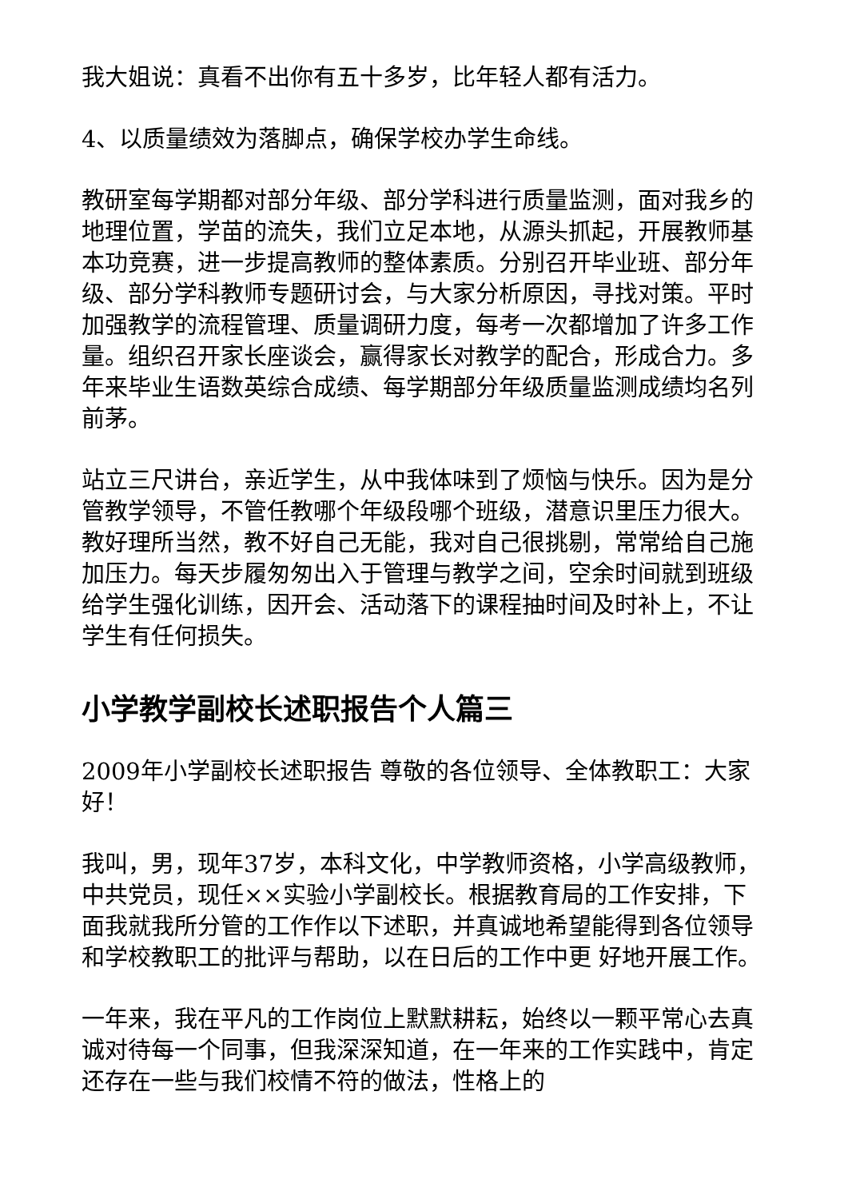我大姐说：真看不出你有五十多岁，比年轻人都有活力。
4、以质量绩效为落脚点，确保学校办学生命线。
教研室每学期都对部分年级、部分学科进行质量监测，面对我乡的地理位置，学苗的流失，我们立足本地，从源头抓起，开展教师基本功竞赛，进一步提高教师的整体素质。分别召开毕业班、部分年级、部分学科教师专题研讨会，与大家分析原因，寻找对策。平时加强教学的流程管理、质量调研力度，每考一次都增加了许多工作量。组织召开家长座谈会，赢得家长对教学的配合，形成合力。多年来毕业生语数英综合成绩、每学期部分年级质量监测成绩均名列前茅。
站立三尺讲台，亲近学生，从中我体味到了烦恼与快乐。因为是分管教学领导，不管任教哪个年级段哪个班级，潜意识里压力很大。教好理所当然，教不好自己无能，我对自己很挑剔，常常给自己施加压力。每天步履匆匆出入于管理与教学之间，空余时间就到班级给学生强化训练，因开会、活动落下的课程抽时间及时补上，不让学生有任何损失。
小学教学副校长述职报告个人篇三
2009年小学副校长述职报告 尊敬的各位领导、全体教职工：大家好！
我叫，男，现年37岁，本科文化，中学教师资格，小学高级教师，中共党员，现任××实验小学副校长。根据教育局的工作安排，下面我就我所分管的工作作以下述职，并真诚地希望能得到各位领导和学校教职工的批评与帮助，以在日后的工作中更 好地开展工作。
一年来，我在平凡的工作岗位上默默耕耘，始终以一颗平常心去真诚对待每一个同事，但我深深知道，在一年来的工作实践中，肯定还存在一些与我们校情不符的做法，性格上的